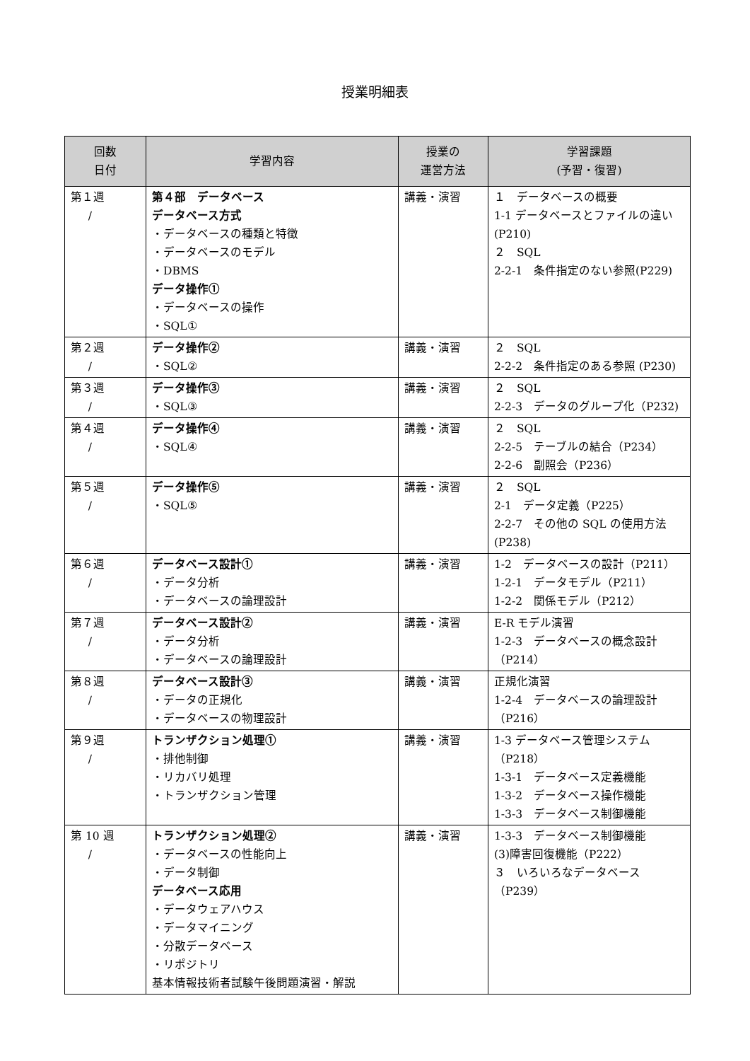授業明細表
| 回数 日付 | 学習内容 | 授業の 運営方法 | 学習課題 (予習・復習) |
| --- | --- | --- | --- |
| 第１週 / | 第４部 データベース データベース方式 ・データベースの種類と特徴 ・データベースのモデル ・DBMS データ操作① ・データベースの操作 ・SQL① | 講義・演習 | １ データベースの概要 1-1 データベースとファイルの違い (P210) ２ SQL 2-2-1 条件指定のない参照(P229) |
| 第２週 / | データ操作② ・SQL② | 講義・演習 | ２ SQL 2-2-2 条件指定のある参照 (P230) |
| 第３週 / | データ操作③ ・SQL③ | 講義・演習 | ２ SQL 2-2-3 データのグループ化（P232) |
| 第４週 / | データ操作④ ・SQL④ | 講義・演習 | ２ SQL 2-2-5 テーブルの結合（P234） 2-2-6 副照会（P236） |
| 第５週 / | データ操作⑤ ・SQL⑤ | 講義・演習 | ２ SQL 2-1 データ定義（P225） 2-2-7 その他の SQL の使用方法 (P238) |
| 第６週 / | データベース設計① ・データ分析 ・データベースの論理設計 | 講義・演習 | 1-2 データベースの設計（P211） 1-2-1 データモデル（P211） 1-2-2 関係モデル（P212） |
| 第７週 / | データベース設計② ・データ分析 ・データベースの論理設計 | 講義・演習 | E-R モデル演習 1-2-3 データベースの概念設計（P214） |
| 第８週 / | データベース設計③ ・データの正規化 ・データベースの物理設計 | 講義・演習 | 正規化演習 1-2-4 データベースの論理設計（P216） |
| 第９週 / | トランザクション処理① ・排他制御 ・リカバリ処理 ・トランザクション管理 | 講義・演習 | 1-3 データベース管理システム（P218） 1-3-1 データベース定義機能 1-3-2 データベース操作機能 1-3-3 データベース制御機能 |
| 第 10 週 / | トランザクション処理② ・データベースの性能向上 ・データ制御 データベース応用 ・データウェアハウス ・データマイニング ・分散データベース ・リポジトリ 基本情報技術者試験午後問題演習・解説 | 講義・演習 | 1-3-3 データベース制御機能 (3)障害回復機能（P222） ３ いろいろなデータベース（P239） |